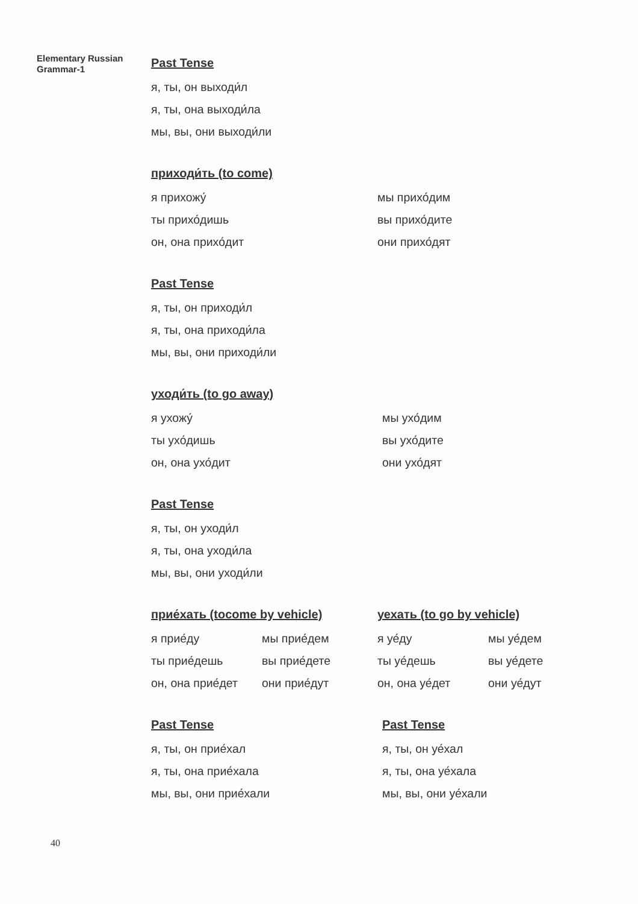Elementary Russian
Grammar-1
Past Tense
я, ты, он выходи́л
я, ты, она выходи́ла
мы, вы, они выходи́ли
приходи́ть (to come)
я прихожу́
ты прихо́дишь
он, она прихо́дит
мы прихо́дим
вы прихо́дите
они прихо́дят
Past Tense
я, ты, он приходи́л
я, ты, она приходи́ла
мы, вы, они приходи́ли
уходи́ть (to go away)
я ухожу́
ты ухо́дишь
он, она ухо́дит
мы ухо́дим
вы ухо́дите
они ухо́дят
Past Tense
я, ты, он уходи́л
я, ты, она уходи́ла
мы, вы, они уходи́ли
прие́хать (tocome by vehicle)
я прие́ду
ты прие́дешь
он, она прие́дет
мы прие́дем
вы прие́дете
они прие́дут
уехать (to go by vehicle)
я уе́ду
ты уе́дешь
он, она уе́дет
мы уе́дем
вы уе́дете
они уе́дут
Past Tense
я, ты, он прие́хал
я, ты, она прие́хала
мы, вы, они прие́хали
Past Tense
я, ты, он уе́хал
я, ты, она уе́хала
мы, вы, они уе́хали
40